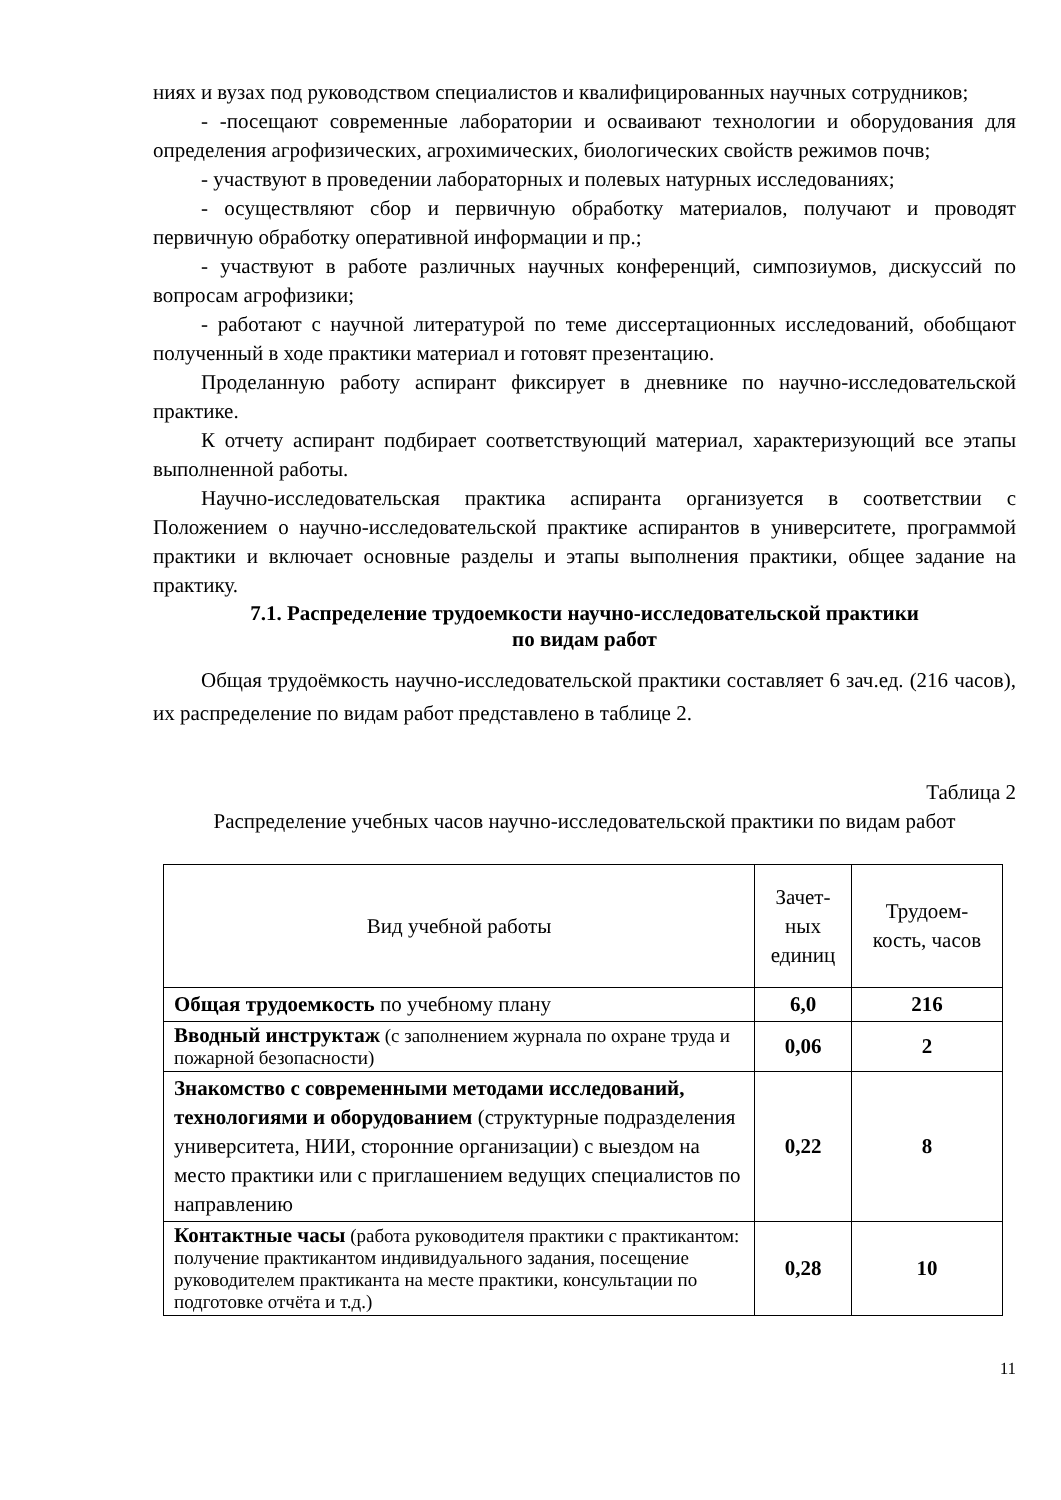ниях и вузах под руководством специалистов и квалифицированных научных сотрудников;
- -посещают современные лаборатории и осваивают технологии и оборудования для определения агрофизических, агрохимических, биологических свойств режимов почв;
- участвуют в проведении лабораторных и полевых натурных исследованиях;
- осуществляют сбор и первичную обработку материалов, получают и проводят первичную обработку оперативной информации и пр.;
- участвуют в работе различных научных конференций, симпозиумов, дискуссий по вопросам агрофизики;
- работают с научной литературой по теме диссертационных исследований, обобщают полученный в ходе практики материал и готовят презентацию.
Проделанную работу аспирант фиксирует в дневнике по научно-исследовательской практике.
К отчету аспирант подбирает соответствующий материал, характеризующий все этапы выполненной работы.
Научно-исследовательская практика аспиранта организуется в соответствии с Положением о научно-исследовательской практике аспирантов в университете, программой практики и включает основные разделы и этапы выполнения практики, общее задание на практику.
7.1. Распределение трудоемкости научно-исследовательской практики
по видам работ
Общая трудоёмкость научно-исследовательской практики составляет 6 зач.ед. (216 часов), их распределение по видам работ представлено в таблице 2.
Таблица 2
Распределение учебных часов научно-исследовательской практики по видам работ
| Вид учебной работы | Зачет- ных единиц | Трудоем- кость, часов |
| --- | --- | --- |
| Общая трудоемкость по учебному плану | 6,0 | 216 |
| Вводный инструктаж (с заполнением журнала по охране труда и пожарной безопасности) | 0,06 | 2 |
| Знакомство с современными методами исследований, технологиями и оборудованием (структурные подразделения университета, НИИ, сторонние организации) с выездом на место практики или с приглашением ведущих специалистов по направлению | 0,22 | 8 |
| Контактные часы (работа руководителя практики с практикантом: получение практикантом индивидуального задания, посещение руководителем практиканта на месте практики, консультации по подготовке отчёта и т.д.) | 0,28 | 10 |
11